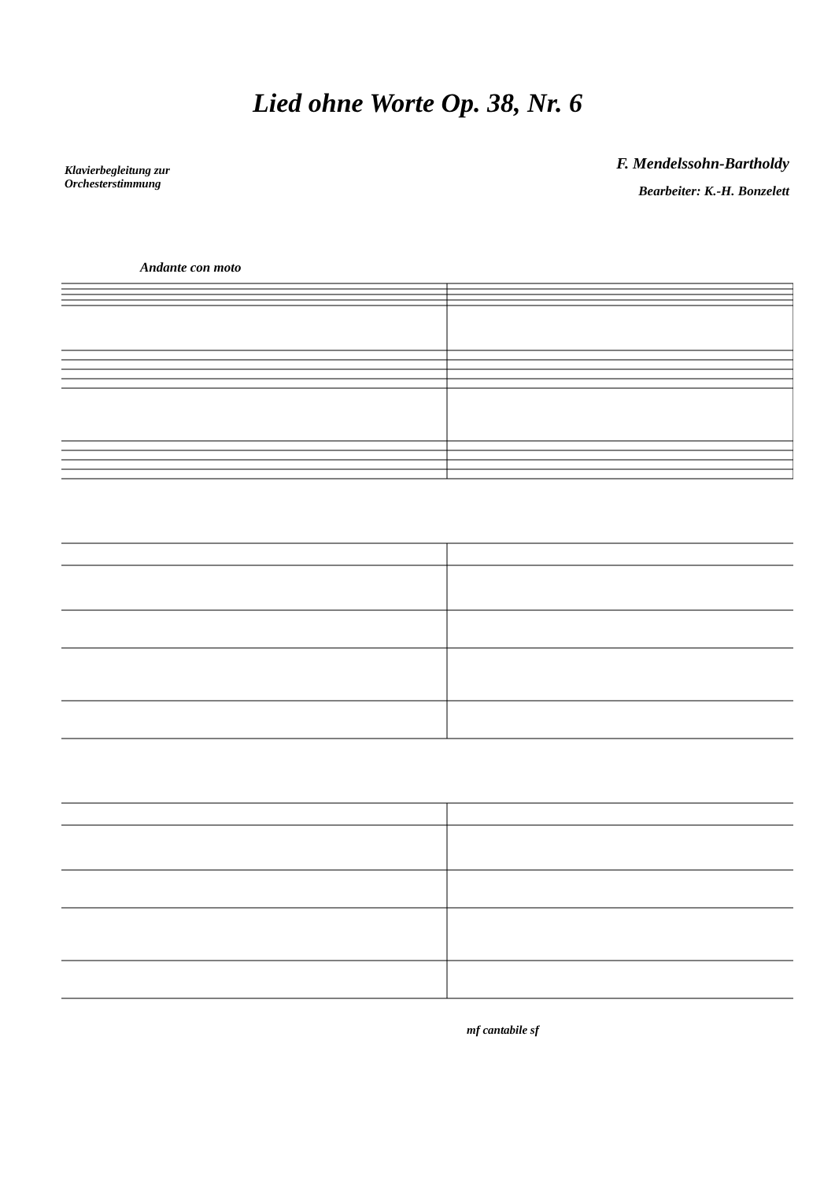Lied ohne Worte Op. 38, Nr. 6
Klavierbegleitung zur
Orchesterstimmung
F. Mendelssohn-Bartholdy
Bearbeiter: K.-H. Bonzelett
Andante con moto
mf cantabile sf